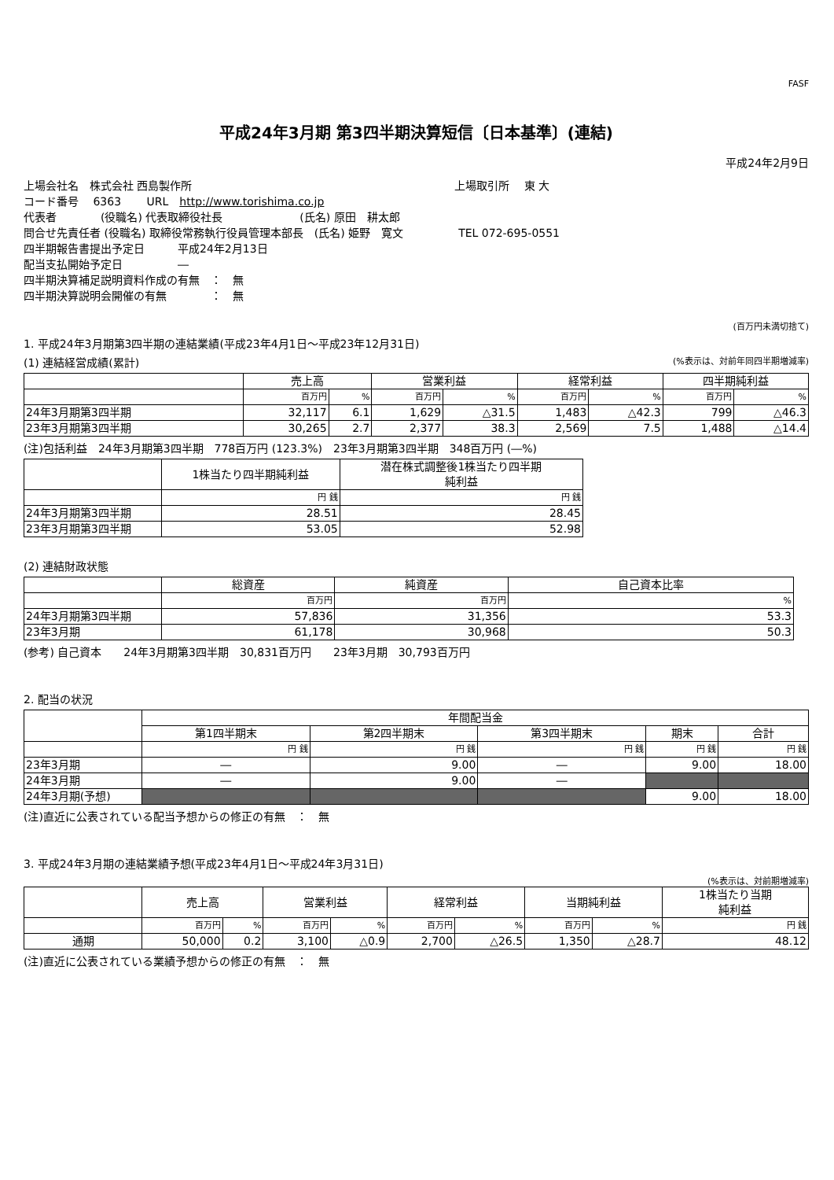FASF
平成24年3月期 第3四半期決算短信〔日本基準〕(連結)
平成24年2月9日
上場会社名　株式会社 西島製作所 上場取引所　 東 大
コード番号　 6363　　 URL　http://www.torishima.co.jp
代表者　　　　(役職名) 代表取締役社長　　　　　　　(氏名) 原田　耕太郎
問合せ先責任者 (役職名) 取締役常務執行役員管理本部長　(氏名) 姫野　寛文　　　　　TEL 072-695-0551
四半期報告書提出予定日　　　平成24年2月13日
配当支払開始予定日　　　　　―
四半期決算補足説明資料作成の有無　：　無
四半期決算説明会開催の有無　　　　：　無
(百万円未満切捨て)
1. 平成24年3月期第3四半期の連結業績(平成23年4月1日～平成23年12月31日)
(1) 連結経営成績(累計) (%表示は、対前年同四半期増減率)
| | 売上高 | | 営業利益 | | 経常利益 | | 四半期純利益 | |
| --- | --- | --- | --- | --- | --- | --- | --- | --- |
| | 百万円 | % | 百万円 | % | 百万円 | % | 百万円 | % |
| 24年3月期第3四半期 | 32,117 | 6.1 | 1,629 | △31.5 | 1,483 | △42.3 | 799 | △46.3 |
| 23年3月期第3四半期 | 30,265 | 2.7 | 2,377 | 38.3 | 2,569 | 7.5 | 1,488 | △14.4 |
(注)包括利益　24年3月期第3四半期　778百万円 (123.3%)　23年3月期第3四半期　348百万円 (―%)
| | 1株当たり四半期純利益 | 潜在株式調整後1株当たり四半期 純利益 |
| --- | --- | --- |
| | 円 銭 | 円 銭 |
| 24年3月期第3四半期 | 28.51 | 28.45 |
| 23年3月期第3四半期 | 53.05 | 52.98 |
(2) 連結財政状態
| | 総資産 | 純資産 | 自己資本比率 |
| --- | --- | --- | --- |
| | 百万円 | 百万円 | % |
| 24年3月期第3四半期 | 57,836 | 31,356 | 53.3 |
| 23年3月期 | 61,178 | 30,968 | 50.3 |
(参考) 自己資本　　24年3月期第3四半期　30,831百万円　　23年3月期　30,793百万円
2. 配当の状況
| | 年間配当金 | | | | |
| --- | --- | --- | --- | --- | --- |
| | 第1四半期末 | 第2四半期末 | 第3四半期末 | 期末 | 合計 |
| | 円 銭 | 円 銭 | 円 銭 | 円 銭 | 円 銭 |
| 23年3月期 | ― | 9.00 | ― | 9.00 | 18.00 |
| 24年3月期 | ― | 9.00 | ― | | |
| 24年3月期(予想) | | | | 9.00 | 18.00 |
(注)直近に公表されている配当予想からの修正の有無　：　無
3. 平成24年3月期の連結業績予想(平成23年4月1日～平成24年3月31日)
(%表示は、対前期増減率)
| | 売上高 | | 営業利益 | | 経常利益 | | 当期純利益 | | 1株当たり当期 純利益 |
| --- | --- | --- | --- | --- | --- | --- | --- | --- | --- |
| | 百万円 | % | 百万円 | % | 百万円 | % | 百万円 | % | 円 銭 |
| 通期 | 50,000 | 0.2 | 3,100 | △0.9 | 2,700 | △26.5 | 1,350 | △28.7 | 48.12 |
(注)直近に公表されている業績予想からの修正の有無　：　無